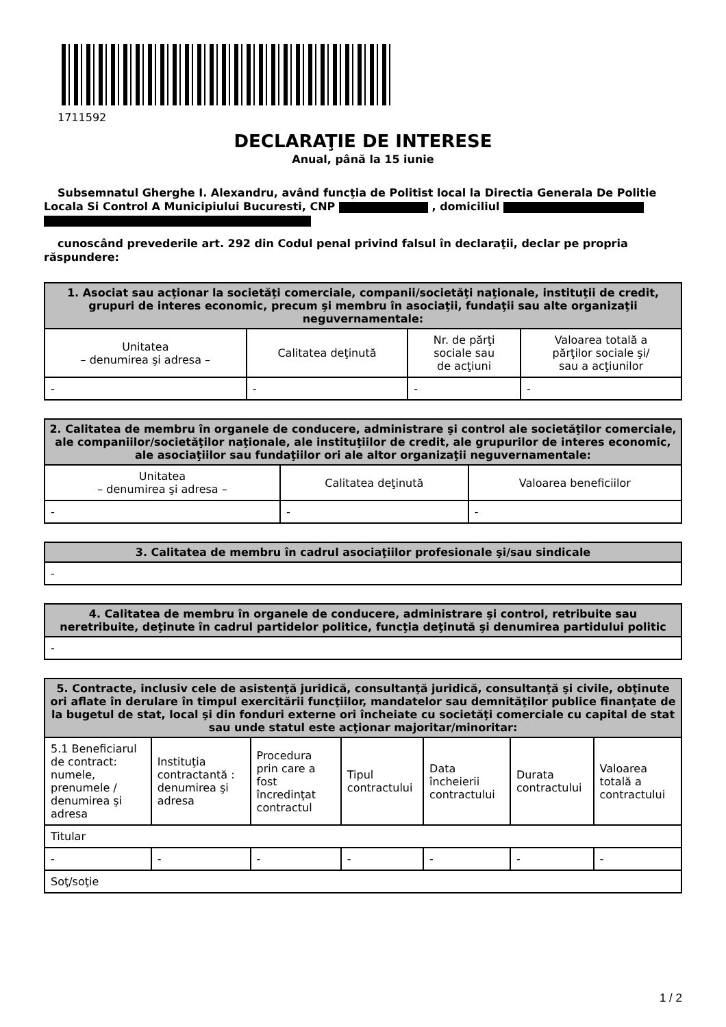1711592
DECLARAŢIE DE INTERESE
Anual, până la 15 iunie
Subsemnatul Gherghe I. Alexandru, având funcţia de Politist local la Directia Generala De Politie Locala Si Control A Municipiului Bucuresti, CNP , domiciliul
cunoscând prevederile art. 292 din Codul penal privind falsul în declaraţii, declar pe propria răspundere:
| 1. Asociat sau acţionar la societăţi comerciale, companii/societăţi naţionale, instituţii de credit, grupuri de interes economic, precum şi membru în asociaţii, fundaţii sau alte organizaţii neguvernamentale: | | | |
| --- | --- | --- | --- |
| Unitatea – denumirea şi adresa – | Calitatea deţinută | Nr. de părţi sociale sau de acţiuni | Valoarea totală a părţilor sociale şi/ sau a acţiunilor |
| - | - | - | - |
| 2. Calitatea de membru în organele de conducere, administrare şi control ale societăţilor comerciale, ale companiilor/societăţilor naţionale, ale instituţiilor de credit, ale grupurilor de interes economic, ale asociaţiilor sau fundaţiilor ori ale altor organizaţii neguvernamentale: | | |
| --- | --- | --- |
| Unitatea – denumirea şi adresa – | Calitatea deţinută | Valoarea beneficiilor |
| - | - | - |
| 3. Calitatea de membru în cadrul asociaţiilor profesionale şi/sau sindicale |
| --- |
| - |
| 4. Calitatea de membru în organele de conducere, administrare şi control, retribuite sau neretribuite, deţinute în cadrul partidelor politice, funcţia deţinută şi denumirea partidului politic |
| --- |
| - |
| 5. Contracte, inclusiv cele de asistenţă juridică, consultanţă juridică, consultanţă şi civile, obţinute ori aflate în derulare în timpul exercitării funcţiilor, mandatelor sau demnităţilor publice finanţate de la bugetul de stat, local şi din fonduri externe ori încheiate cu societăţi comerciale cu capital de stat sau unde statul este acţionar majoritar/minoritar: | | | | | | |
| --- | --- | --- | --- | --- | --- | --- |
| 5.1 Beneficiarul de contract: numele, prenumele / denumirea şi adresa | Instituţia contractantă : denumirea şi adresa | Procedura prin care a fost încredinţat contractul | Tipul contractului | Data încheierii contractului | Durata contractului | Valoarea totală a contractului |
| Titular | | | | | | |
| - | - | - | - | - | - | - |
| Soţ/soţie | | | | | | |
1 / 2